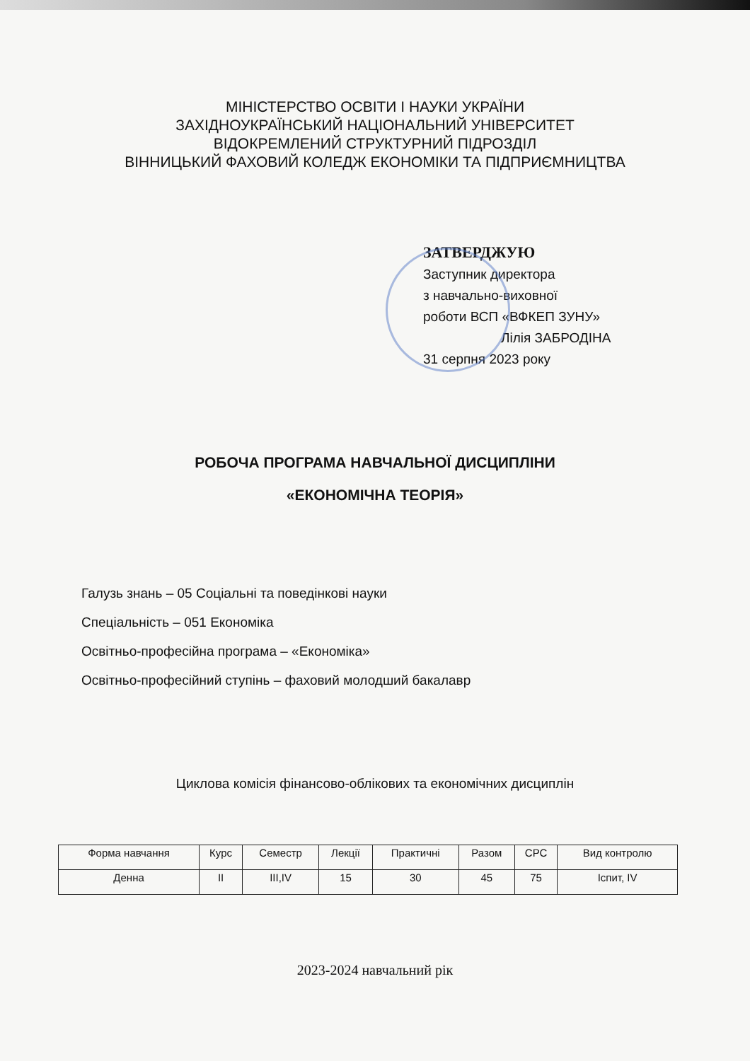МІНІСТЕРСТВО ОСВІТИ І НАУКИ УКРАЇНИ
ЗАХІДНОУКРАЇНСЬКИЙ НАЦІОНАЛЬНИЙ УНІВЕРСИТЕТ
ВІДОКРЕМЛЕНИЙ СТРУКТУРНИЙ ПІДРОЗДІЛ
ВІННИЦЬКИЙ ФАХОВИЙ КОЛЕДЖ ЕКОНОМІКИ ТА ПІДПРИЄМНИЦТВА
ЗАТВЕРДЖУЮ
Заступник директора
з навчально-виховної
роботи ВСП «ВФКЕП ЗУНУ»
Лілія ЗАБРОДІНА
31 серпня 2023 року
РОБОЧА ПРОГРАМА НАВЧАЛЬНОЇ ДИСЦИПЛІНИ
«ЕКОНОМІЧНА ТЕОРІЯ»
Галузь знань – 05 Соціальні та поведінкові науки
Спеціальність – 051 Економіка
Освітньо-професійна програма – «Економіка»
Освітньо-професійний ступінь – фаховий молодший бакалавр
Циклова комісія фінансово-облікових та економічних дисциплін
| Форма навчання | Курс | Семестр | Лекції | Практичні | Разом | СРС | Вид контролю |
| --- | --- | --- | --- | --- | --- | --- | --- |
| Денна | ІІ | ІІІ,ІV | 15 | 30 | 45 | 75 | Іспит, ІV |
2023-2024 навчальний рік